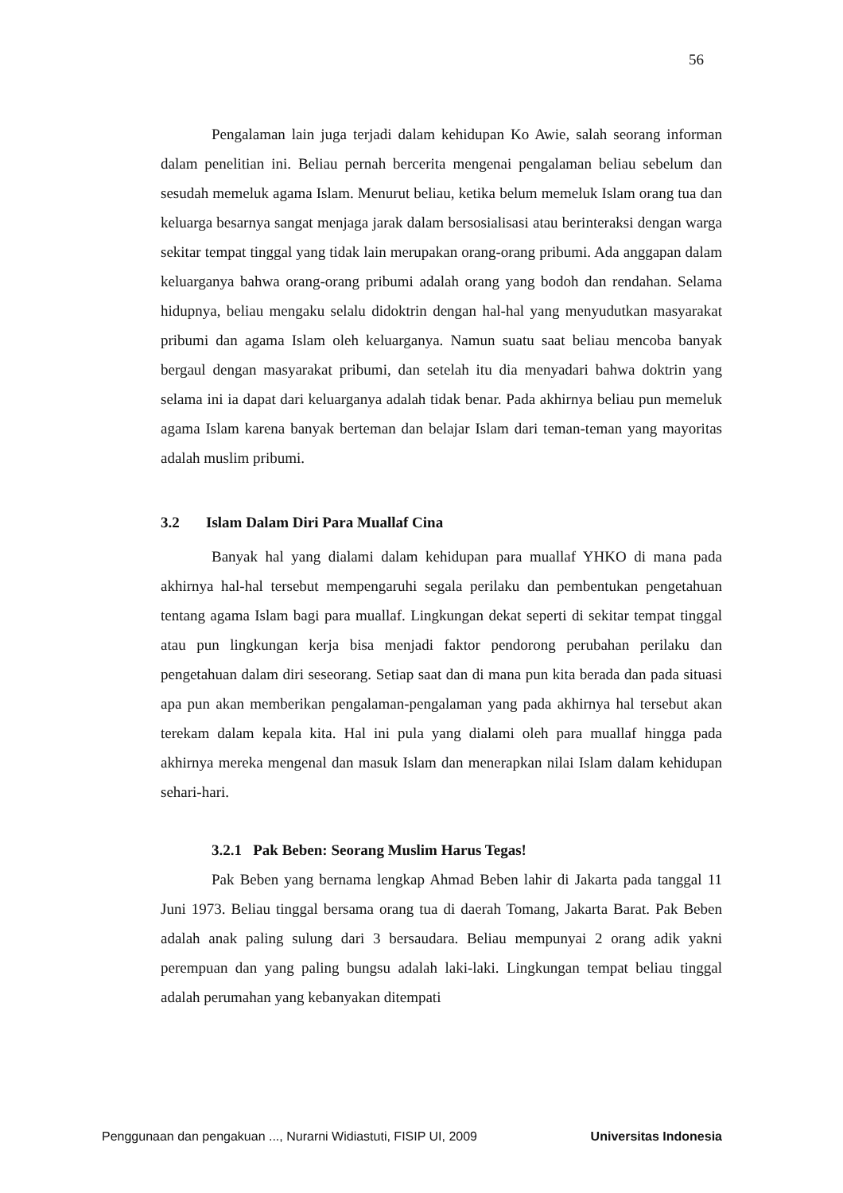56
Pengalaman lain juga terjadi dalam kehidupan Ko Awie, salah seorang informan dalam penelitian ini. Beliau pernah bercerita mengenai pengalaman beliau sebelum dan sesudah memeluk agama Islam. Menurut beliau, ketika belum memeluk Islam orang tua dan keluarga besarnya sangat menjaga jarak dalam bersosialisasi atau berinteraksi dengan warga sekitar tempat tinggal yang tidak lain merupakan orang-orang pribumi. Ada anggapan dalam keluarganya bahwa orang-orang pribumi adalah orang yang bodoh dan rendahan. Selama hidupnya, beliau mengaku selalu didoktrin dengan hal-hal yang menyudutkan masyarakat pribumi dan agama Islam oleh keluarganya. Namun suatu saat beliau mencoba banyak bergaul dengan masyarakat pribumi, dan setelah itu dia menyadari bahwa doktrin yang selama ini ia dapat dari keluarganya adalah tidak benar. Pada akhirnya beliau pun memeluk agama Islam karena banyak berteman dan belajar Islam dari teman-teman yang mayoritas adalah muslim pribumi.
3.2 Islam Dalam Diri Para Muallaf Cina
Banyak hal yang dialami dalam kehidupan para muallaf YHKO di mana pada akhirnya hal-hal tersebut mempengaruhi segala perilaku dan pembentukan pengetahuan tentang agama Islam bagi para muallaf. Lingkungan dekat seperti di sekitar tempat tinggal atau pun lingkungan kerja bisa menjadi faktor pendorong perubahan perilaku dan pengetahuan dalam diri seseorang. Setiap saat dan di mana pun kita berada dan pada situasi apa pun akan memberikan pengalaman-pengalaman yang pada akhirnya hal tersebut akan terekam dalam kepala kita. Hal ini pula yang dialami oleh para muallaf hingga pada akhirnya mereka mengenal dan masuk Islam dan menerapkan nilai Islam dalam kehidupan sehari-hari.
3.2.1 Pak Beben: Seorang Muslim Harus Tegas!
Pak Beben yang bernama lengkap Ahmad Beben lahir di Jakarta pada tanggal 11 Juni 1973. Beliau tinggal bersama orang tua di daerah Tomang, Jakarta Barat. Pak Beben adalah anak paling sulung dari 3 bersaudara. Beliau mempunyai 2 orang adik yakni perempuan dan yang paling bungsu adalah laki-laki. Lingkungan tempat beliau tinggal adalah perumahan yang kebanyakan ditempati
Penggunaan dan pengakuan ..., Nurarni Widiastuti, FISIP UI, 2009 Universitas Indonesia